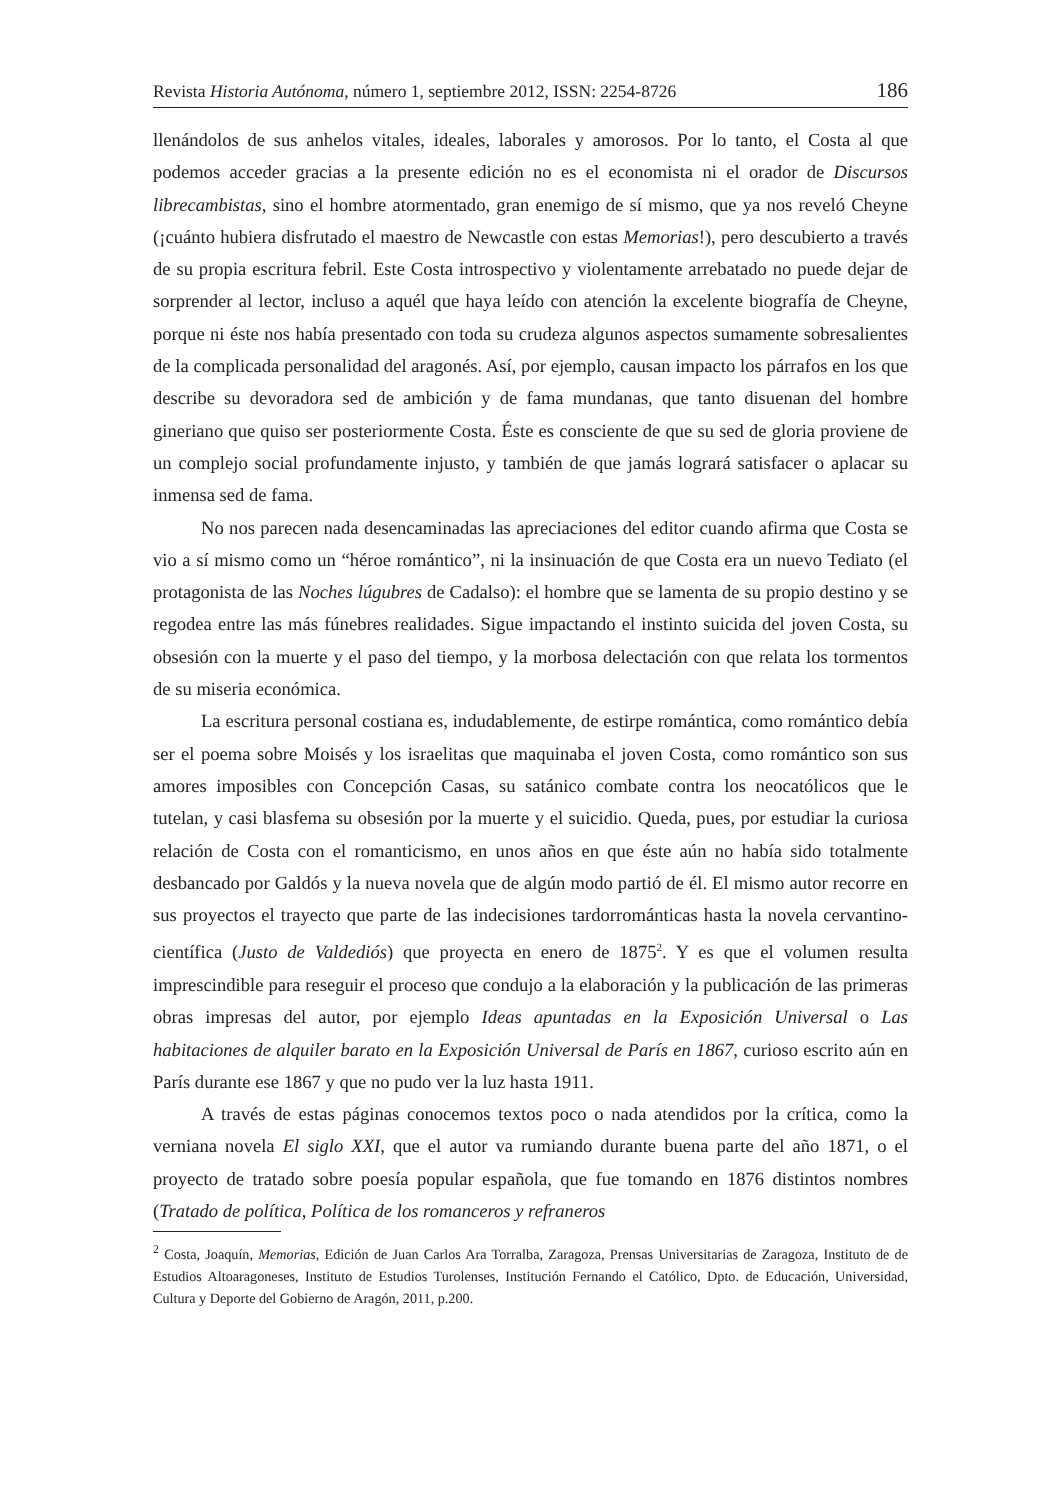Revista Historia Autónoma, número 1, septiembre 2012, ISSN: 2254-8726 186
llenándolos de sus anhelos vitales, ideales, laborales y amorosos. Por lo tanto, el Costa al que podemos acceder gracias a la presente edición no es el economista ni el orador de Discursos librecambistas, sino el hombre atormentado, gran enemigo de sí mismo, que ya nos reveló Cheyne (¡cuánto hubiera disfrutado el maestro de Newcastle con estas Memorias!), pero descubierto a través de su propia escritura febril. Este Costa introspectivo y violentamente arrebatado no puede dejar de sorprender al lector, incluso a aquél que haya leído con atención la excelente biografía de Cheyne, porque ni éste nos había presentado con toda su crudeza algunos aspectos sumamente sobresalientes de la complicada personalidad del aragonés. Así, por ejemplo, causan impacto los párrafos en los que describe su devoradora sed de ambición y de fama mundanas, que tanto disuenan del hombre gineriano que quiso ser posteriormente Costa. Éste es consciente de que su sed de gloria proviene de un complejo social profundamente injusto, y también de que jamás logrará satisfacer o aplacar su inmensa sed de fama.
No nos parecen nada desencaminadas las apreciaciones del editor cuando afirma que Costa se vio a sí mismo como un “héroe romántico”, ni la insinuación de que Costa era un nuevo Tediato (el protagonista de las Noches lúgubres de Cadalso): el hombre que se lamenta de su propio destino y se regodea entre las más fúnebres realidades. Sigue impactando el instinto suicida del joven Costa, su obsesión con la muerte y el paso del tiempo, y la morbosa delectación con que relata los tormentos de su miseria económica.
La escritura personal costiana es, indudablemente, de estirpe romántica, como romántico debía ser el poema sobre Moisés y los israelitas que maquinaba el joven Costa, como romántico son sus amores imposibles con Concepción Casas, su satánico combate contra los neocatólicos que le tutelan, y casi blasfema su obsesión por la muerte y el suicidio. Queda, pues, por estudiar la curiosa relación de Costa con el romanticismo, en unos años en que éste aún no había sido totalmente desbancado por Galdós y la nueva novela que de algún modo partió de él. El mismo autor recorre en sus proyectos el trayecto que parte de las indecisiones tardorrománticas hasta la novela cervantino-científica (Justo de Valdediós) que proyecta en enero de 1875<sup>2</sup>. Y es que el volumen resulta imprescindible para reseguir el proceso que condujo a la elaboración y la publicación de las primeras obras impresas del autor, por ejemplo Ideas apuntadas en la Exposición Universal o Las habitaciones de alquiler barato en la Exposición Universal de París en 1867, curioso escrito aún en París durante ese 1867 y que no pudo ver la luz hasta 1911.
A través de estas páginas conocemos textos poco o nada atendidos por la crítica, como la verniana novela El siglo XXI, que el autor va rumiando durante buena parte del año 1871, o el proyecto de tratado sobre poesía popular española, que fue tomando en 1876 distintos nombres (Tratado de política, Política de los romanceros y refraneros
<sup>2</sup> Costa, Joaquín, Memorias, Edición de Juan Carlos Ara Torralba, Zaragoza, Prensas Universitarias de Zaragoza, Instituto de de Estudios Altoaragoneses, Instituto de Estudios Turolenses, Institución Fernando el Católico, Dpto. de Educación, Universidad, Cultura y Deporte del Gobierno de Aragón, 2011, p.200.